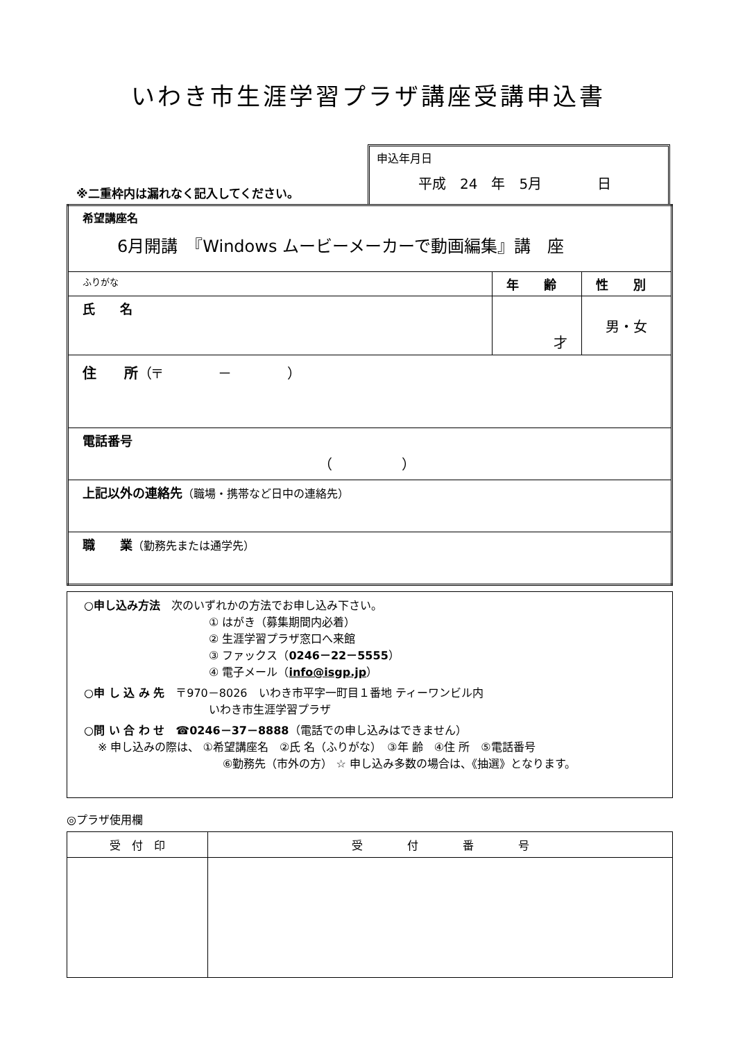いわき市生涯学習プラザ講座受講申込書
※二重枠内は漏れなく記入してください。
申込年月日
平成　24　年　5月　　　　日
| 希望講座名 6月開講 『Windows ムービーメーカーで動画編集』講 座 | | |
| ふりがな | 年 齢 | 性 別 |
| 氏 名 | 才 | 男・女 |
| 住 所 （〒 － ） | | |
| 電話番号 （ ） | | |
| 上記以外の連絡先 （職場・携帯など日中の連絡先） | | |
| 職 業 （勤務先または通学先） | | |
○申し込み方法　次のいずれかの方法でお申し込み下さい。
① はがき（募集期間内必着）
② 生涯学習プラザ窓口へ来館
③ ファックス（0246－22－5555）
④ 電子メール（info@isgp.jp）
○申 し 込 み 先　〒970－8026　いわき市平字一町目１番地 ティーワンビル内
いわき市生涯学習プラザ
○問 い 合 わ せ　☎0246－37－8888（電話での申し込みはできません）
※ 申し込みの際は、 ①希望講座名　②氏 名（ふりがな）　③年 齢　④住 所　⑤電話番号
⑥勤務先（市外の方） ☆ 申し込み多数の場合は、《抽選》となります。
◎プラザ使用欄
| 受 付 印 | 受 付 番 号 |
| --- | --- |